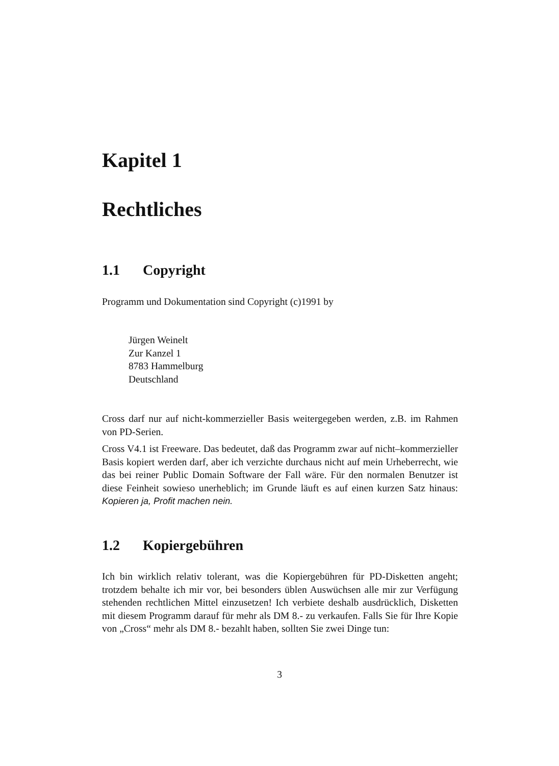Kapitel 1
Rechtliches
1.1 Copyright
Programm und Dokumentation sind Copyright (c)1991 by
Jürgen Weinelt
Zur Kanzel 1
8783 Hammelburg
Deutschland
Cross darf nur auf nicht-kommerzieller Basis weitergegeben werden, z.B. im Rahmen von PD-Serien.
Cross V4.1 ist Freeware. Das bedeutet, daß das Programm zwar auf nicht–kommerzieller Basis kopiert werden darf, aber ich verzichte durchaus nicht auf mein Urheberrecht, wie das bei reiner Public Domain Software der Fall wäre. Für den normalen Benutzer ist diese Feinheit sowieso unerheblich; im Grunde läuft es auf einen kurzen Satz hinaus: Kopieren ja, Profit machen nein.
1.2 Kopiergebühren
Ich bin wirklich relativ tolerant, was die Kopiergebühren für PD-Disketten angeht; trotzdem behalte ich mir vor, bei besonders üblen Auswüchsen alle mir zur Verfügung stehenden rechtlichen Mittel einzusetzen! Ich verbiete deshalb ausdrücklich, Disketten mit diesem Programm darauf für mehr als DM 8.- zu verkaufen. Falls Sie für Ihre Kopie von „Cross“ mehr als DM 8.- bezahlt haben, sollten Sie zwei Dinge tun:
3